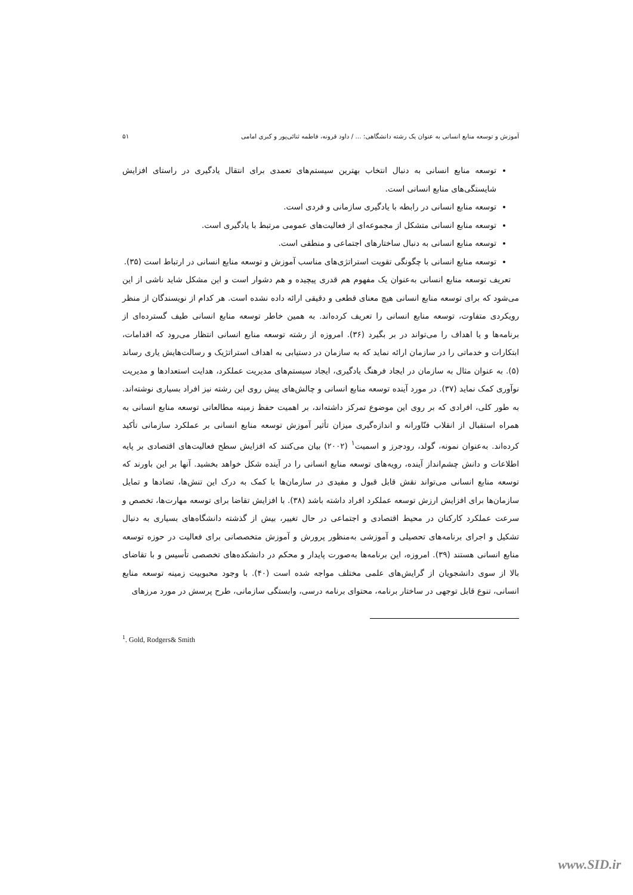آموزش و توسعه منابع انسانی به عنوان یک رشته دانشگاهی: ... / داود قرونه، فاطمه ثنائی‌پور و کبری امامی ۵۱
توسعه منابع انسانی به دنبال انتخاب بهترین سیستم‌های تعمدی برای انتقال یادگیری در راستای افزایش شایستگی‌های منابع انسانی است.
توسعه منابع انسانی در رابطه با یادگیری سازمانی و فردی است.
توسعه منابع انسانی متشکل از مجموعه‌ای از فعالیت‌های عمومی مرتبط با یادگیری است.
توسعه منابع انسانی به دنبال ساختارهای اجتماعی و منطقی است.
توسعه منابع انسانی با چگونگی تقویت استراتژی‌های مناسب آموزش و توسعه منابع انسانی در ارتباط است (۳۵).
تعریف توسعه منابع انسانی به‌عنوان یک مفهوم هم قدری پیچیده و هم دشوار است و این مشکل شاید ناشی از این می‌شود که برای توسعه منابع انسانی هیچ معنای قطعی و دقیقی ارائه داده نشده است. هر کدام از نویسندگان از منظر رویکردی متفاوت، توسعه منابع انسانی را تعریف کرده‌اند. به همین خاطر توسعه منابع انسانی طیف گسترده‌ای از برنامه‌ها و یا اهداف را می‌تواند در بر بگیرد (۳۶). امروزه از رشته توسعه منابع انسانی انتظار می‌رود که اقدامات، ابتکارات و خدماتی را در سازمان ارائه نماید که به سازمان در دستیابی به اهداف استراتژیک و رسالت‌هایش یاری رساند (۵). به عنوان مثال به سازمان در ایجاد فرهنگ یادگیری، ایجاد سیستم‌های مدیریت عملکرد، هدایت استعدادها و مدیریت نوآوری کمک نماید (۳۷). در مورد آینده توسعه منابع انسانی و چالش‌های پیش روی این رشته نیز افراد بسیاری نوشته‌اند. به طور کلی، افرادی که بر روی این موضوع تمرکز داشته‌اند، بر اهمیت حفظ زمینه مطالعاتی توسعه منابع انسانی به همراه استقبال از انقلاب فنّاورانه و اندازه‌گیری میزان تأثیر آموزش توسعه منابع انسانی بر عملکرد سازمانی تأکید کرده‌اند. به‌عنوان نمونه، گولد، رودجرز و اسمیت<sup>۱</sup> (۲۰۰۲) بیان می‌کنند که افزایش سطح فعالیت‌های اقتصادی بر پایه اطلاعات و دانش چشم‌انداز آینده، رویه‌های توسعه منابع انسانی را در آینده شکل خواهد بخشید. آنها بر این باورند که توسعه منابع انسانی می‌تواند نقش قابل قبول و مفیدی در سازمان‌ها با کمک به درک این تنش‌ها، تضادها و تمایل سازمان‌ها برای افزایش ارزش توسعه عملکرد افراد داشته باشد (۳۸). با افزایش تقاضا برای توسعه مهارت‌ها، تخصص و سرعت عملکرد کارکنان در محیط اقتصادی و اجتماعی در حال تغییر، بیش از گذشته دانشگاه‌های بسیاری به دنبال تشکیل و اجرای برنامه‌های تحصیلی و آموزشی به‌منظور پرورش و آموزش متخصصانی برای فعالیت در حوزه توسعه منابع انسانی هستند (۳۹). امروزه، این برنامه‌ها به‌صورت پایدار و محکم در دانشکده‌های تخصصی تأسیس و با تقاضای بالا از سوی دانشجویان از گرایش‌های علمی مختلف مواجه شده است (۴۰). با وجود محبوبیت زمینه توسعه منابع انسانی، تنوع قابل توجهی در ساختار برنامه، محتوای برنامه درسی، وابستگی سازمانی، طرح پرسش در مورد مرزهای
<sup>1</sup>. Gold, Rodgers& Smith
www.SID.ir